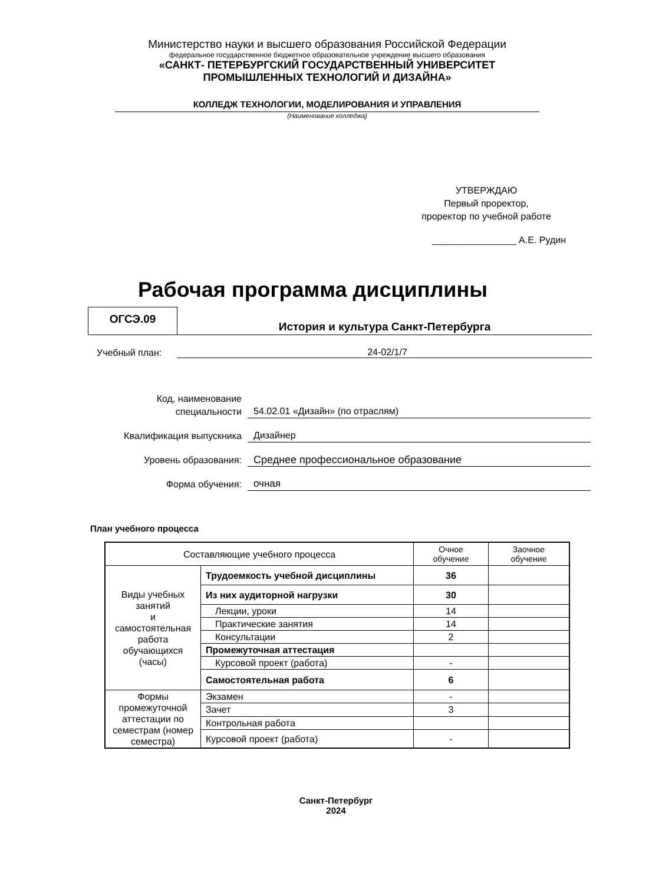Министерство науки и высшего образования Российской Федерации
федеральное государственное бюджетное образовательное учреждение высшего образования
«САНКТ- ПЕТЕРБУРГСКИЙ ГОСУДАРСТВЕННЫЙ УНИВЕРСИТЕТ
ПРОМЫШЛЕННЫХ ТЕХНОЛОГИЙ И ДИЗАЙНА»
КОЛЛЕДЖ ТЕХНОЛОГИИ, МОДЕЛИРОВАНИЯ И УПРАВЛЕНИЯ
(Наименование колледжа)
УТВЕРЖДАЮ
Первый проректор,
проректор по учебной работе
________________ А.Е. Рудин
Рабочая программа дисциплины
ОГСЭ.09
История и культура Санкт-Петербурга
Учебный план: 24-02/1/7
Код, наименование
специальности 54.02.01 «Дизайн» (по отраслям)
Квалификация выпускника Дизайнер
Уровень образования: Среднее профессиональное образование
Форма обучения: очная
План учебного процесса
| Составляющие учебного процесса | | Очное обучение | Заочное обучение |
| Виды учебных занятий и самостоятельная работа обучающихся (часы) | Трудоемкость учебной дисциплины | 36 | |
| | Из них аудиторной нагрузки | 30 | |
| | Лекции, уроки | 14 | |
| | Практические занятия | 14 | |
| | Консультации | 2 | |
| | Промежуточная аттестация | | |
| | Курсовой проект (работа) | - | |
| | Самостоятельная работа | 6 | |
| Формы промежуточной аттестации по семестрам (номер семестра) | Экзамен | - | |
| | Зачет | 3 | |
| | Контрольная работа | | |
| | Курсовой проект (работа) | - | |
Санкт-Петербург
2024